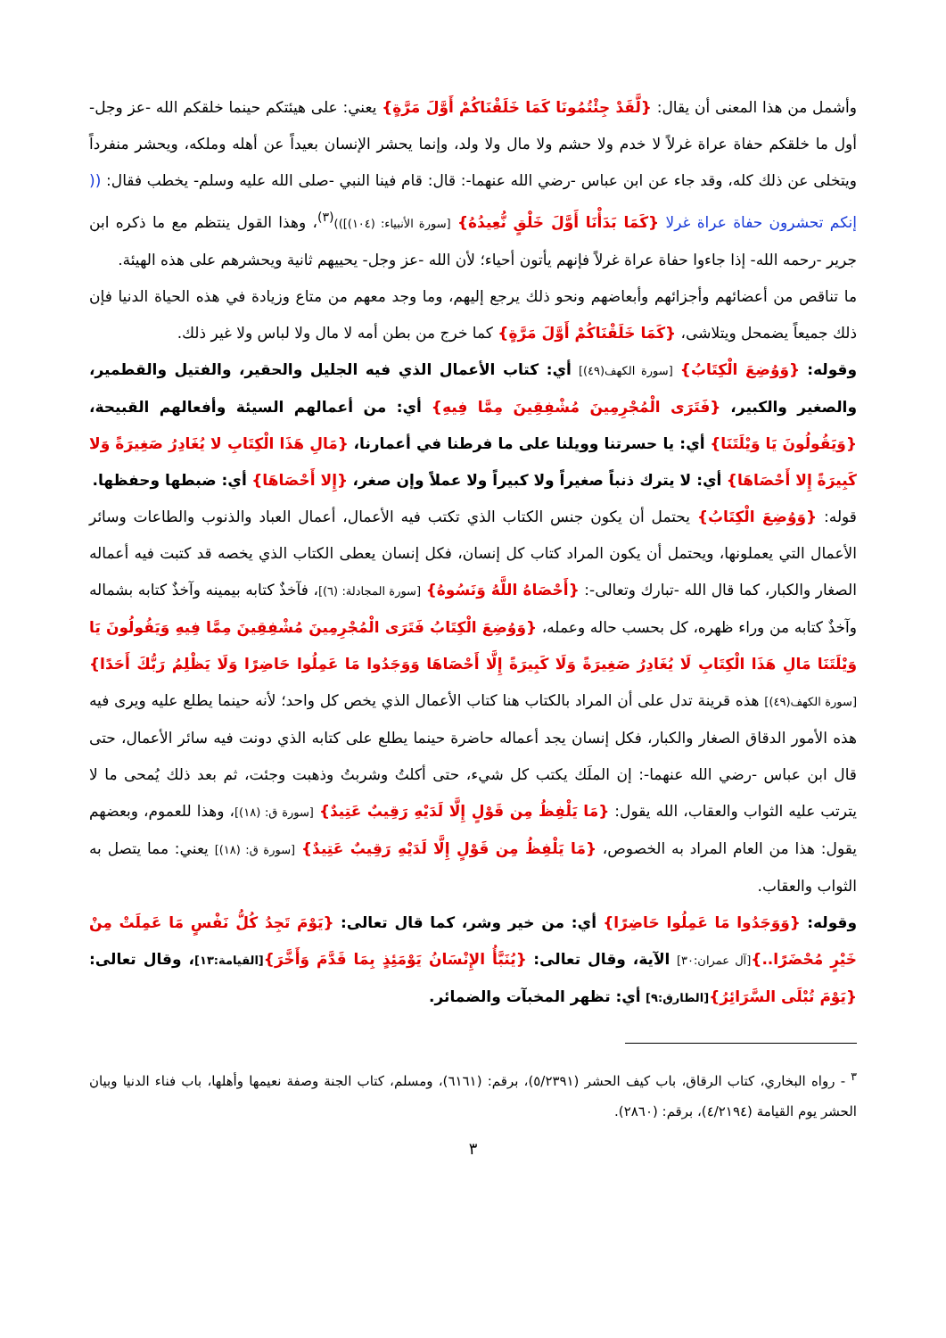وأشمل من هذا المعنى أن يقال: {لَّقَدْ جِئْتُمُونَا كَمَا خَلَقْنَاكُمْ أَوَّلَ مَرَّةٍ} يعني: على هيئتكم حينما خلقكم الله -عز وجل- أول ما خلقكم حفاة عراة غرلاً لا خدم ولا حشم ولا مال ولا ولد، وإنما يحشر الإنسان بعيداً عن أهله وملكه، ويحشر منفرداً ويتخلى عن ذلك كله، وقد جاء عن ابن عباس -رضي الله عنهما-: قال: قام فينا النبي -صلى الله عليه وسلم- يخطب فقال: (( إنكم تحشرون حفاة عراة غرلا {كَمَا بَدَأْنَا أَوَّلَ خَلْقٍ نُّعِيدُهُ} [سورة الأنبياء: (١٠٤)]))<sup>(٣)</sup>، وهذا القول ينتظم مع ما ذكره ابن جرير -رحمه الله- إذا جاءوا حفاة عراة غرلاً فإنهم يأتون أحياء؛ لأن الله -عز وجل- يحييهم ثانية ويحشرهم على هذه الهيئة.
ما تناقص من أعضائهم وأجزائهم وأبعاضهم ونحو ذلك يرجع إليهم، وما وجد معهم من متاع وزيادة في هذه الحياة الدنيا فإن ذلك جميعاً يضمحل ويتلاشى، {كَمَا خَلَقْنَاكُمْ أَوَّلَ مَرَّةٍ} كما خرج من بطن أمه لا مال ولا لباس ولا غير ذلك.
وقوله: {وَوُضِعَ الْكِتَابُ} [سورة الكهف(٤٩)] أي: كتاب الأعمال الذي فيه الجليل والحقير، والفتيل والقطمير، والصغير والكبير، {فَتَرَى الْمُجْرِمِينَ مُشْفِقِينَ مِمَّا فِيهِ} أي: من أعمالهم السيئة وأفعالهم القبيحة، {وَيَقُولُونَ يَا وَيْلَتَنَا} أي: يا حسرتنا وويلنا على ما فرطنا في أعمارنا، {مَالِ هَذَا الْكِتَابِ لا يُغَادِرُ صَغِيرَةً وَلا كَبِيرَةً إِلا أَحْصَاهَا} أي: لا يترك ذنباً صغيراً ولا كبيراً ولا عملاً وإن صغر، {إِلا أَحْصَاهَا} أي: ضبطها وحفظها.
قوله: {وَوُضِعَ الْكِتَابُ} يحتمل أن يكون جنس الكتاب الذي تكتب فيه الأعمال، أعمال العباد والذنوب والطاعات وسائر الأعمال التي يعملونها، ويحتمل أن يكون المراد كتاب كل إنسان، فكل إنسان يعطى الكتاب الذي يخصه قد كتبت فيه أعماله الصغار والكبار، كما قال الله -تبارك وتعالى-: {أَحْصَاهُ اللَّهُ وَنَسُوهُ} [سورة المجادلة: (٦)]، فآخذٌ كتابه بيمينه وآخذٌ كتابه بشماله وآخذٌ كتابه من وراء ظهره، كل بحسب حاله وعمله، {وَوُضِعَ الْكِتَابُ فَتَرَى الْمُجْرِمِينَ مُشْفِقِينَ مِمَّا فِيهِ وَيَقُولُونَ يَا وَيْلَتَنَا مَالِ هَذَا الْكِتَابِ لَا يُغَادِرُ صَغِيرَةً وَلَا كَبِيرَةً إِلَّا أَحْصَاهَا وَوَجَدُوا مَا عَمِلُوا حَاضِرًا وَلَا يَظْلِمُ رَبُّكَ أَحَدًا} [سورة الكهف(٤٩)] هذه قرينة تدل على أن المراد بالكتاب هنا كتاب الأعمال الذي يخص كل واحد؛ لأنه حينما يطلع عليه ويرى فيه هذه الأمور الدقاق الصغار والكبار، فكل إنسان يجد أعماله حاضرة حينما يطلع على كتابه الذي دونت فيه سائر الأعمال، حتى قال ابن عباس -رضي الله عنهما-: إن الملَك يكتب كل شيء، حتى أكلتُ وشربتُ وذهبت وجئت، ثم بعد ذلك يُمحى ما لا يترتب عليه الثواب والعقاب، الله يقول: {مَا يَلْفِظُ مِن قَوْلٍ إِلَّا لَدَيْهِ رَقِيبٌ عَتِيدٌ} [سورة ق: (١٨)]، وهذا للعموم، وبعضهم يقول: هذا من العام المراد به الخصوص، {مَا يَلْفِظُ مِن قَوْلٍ إِلَّا لَدَيْهِ رَقِيبٌ عَتِيدٌ} [سورة ق: (١٨)] يعني: مما يتصل به الثواب والعقاب.
وقوله: {وَوَجَدُوا مَا عَمِلُوا حَاضِرًا} أي: من خير وشر، كما قال تعالى: {يَوْمَ تَجِدُ كُلُّ نَفْسٍ مَا عَمِلَتْ مِنْ خَيْرٍ مُحْضَرًا..}[آل عمران:٣٠] الآية، وقال تعالى: {يُنَبَّأُ الإِنْسَانُ يَوْمَئِذٍ بِمَا قَدَّمَ وَأَخَّرَ}[القيامة:١٣]، وقال تعالى: {يَوْمَ تُبْلَى السَّرَائِرُ}[الطارق:٩] أي: تظهر المخبآت والضمائر.
<sup>٣</sup> - رواه البخاري، كتاب الرقاق، باب كيف الحشر (٥/٢٣٩١)، برقم: (٦١٦١)، ومسلم، كتاب الجنة وصفة نعيمها وأهلها، باب فناء الدنيا وبيان الحشر يوم القيامة (٤/٢١٩٤)، برقم: (٢٨٦٠).
٣